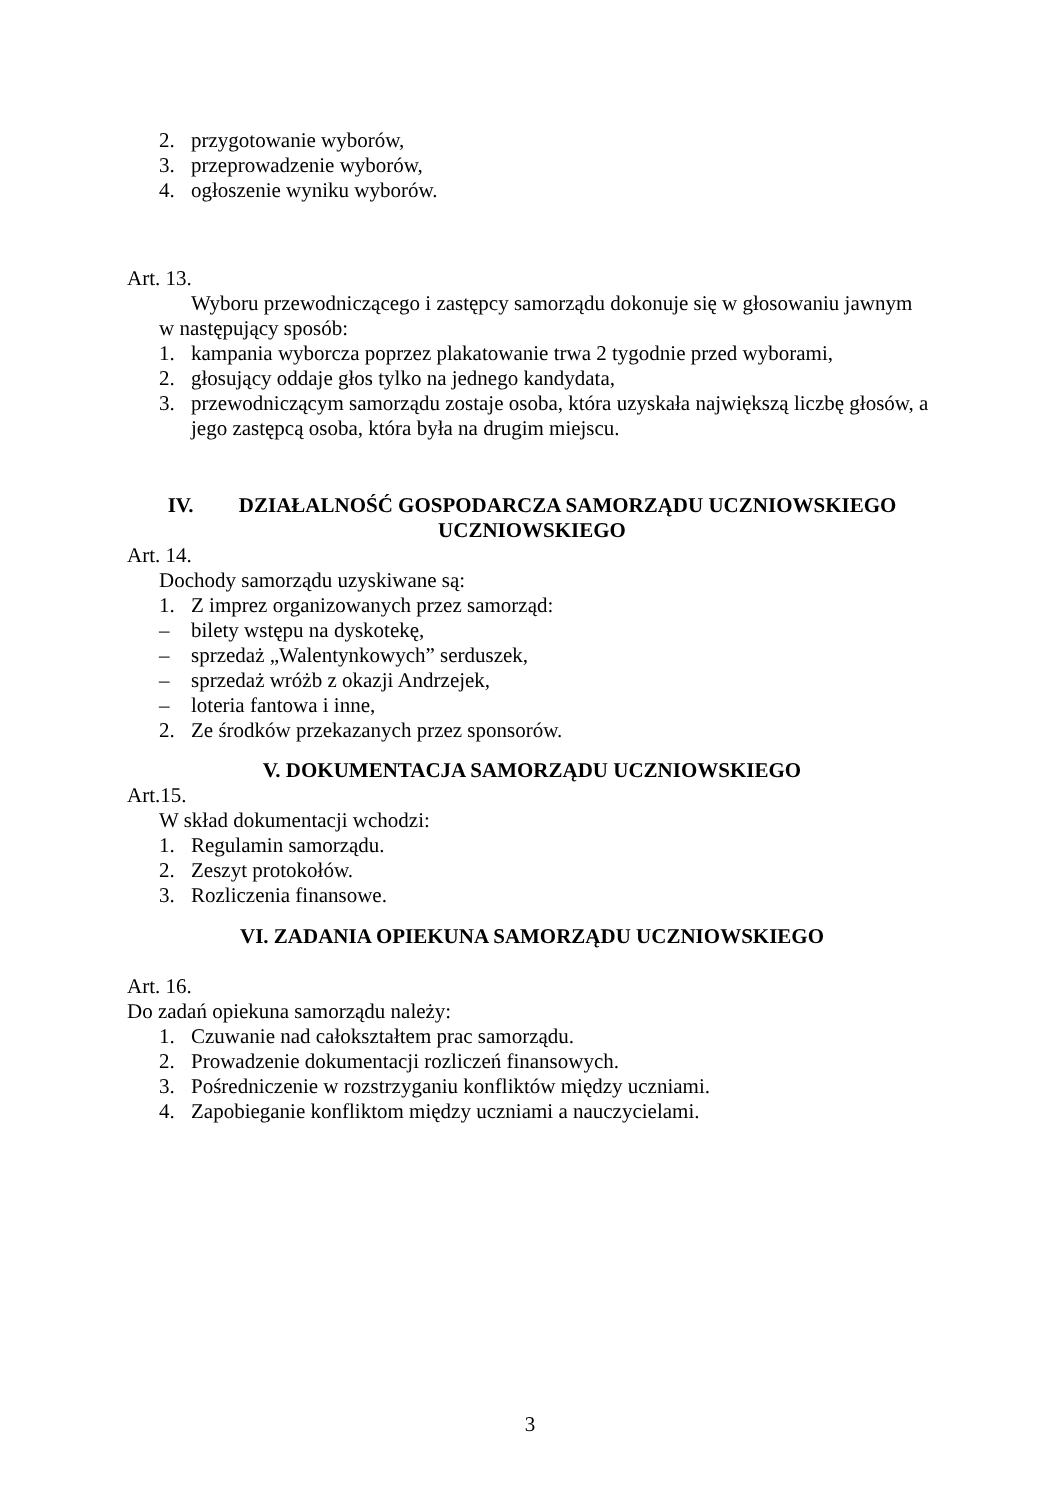2. przygotowanie wyborów,
3. przeprowadzenie wyborów,
4. ogłoszenie wyniku wyborów.
Art. 13.
Wyboru przewodniczącego i zastępcy samorządu dokonuje się w głosowaniu jawnym
w następujący sposób:
1. kampania wyborcza poprzez plakatowanie trwa 2 tygodnie przed wyborami,
2. głosujący oddaje głos tylko na jednego kandydata,
3. przewodniczącym samorządu zostaje osoba, która uzyskała największą liczbę głosów, a jego zastępcą osoba, która była na drugim miejscu.
IV. DZIAŁALNOŚĆ GOSPODARCZA SAMORZĄDU UCZNIOWSKIEGO
UCZNIOWSKIEGO
Art. 14.
Dochody samorządu uzyskiwane są:
1. Z imprez organizowanych przez samorząd:
– bilety wstępu na dyskotekę,
– sprzedaż „Walentynkowych” serduszek,
– sprzedaż wróżb z okazji Andrzejek,
– loteria fantowa i inne,
2. Ze środków przekazanych przez sponsorów.
V. DOKUMENTACJA SAMORZĄDU UCZNIOWSKIEGO
Art.15.
W skład dokumentacji wchodzi:
1. Regulamin samorządu.
2. Zeszyt protokołów.
3. Rozliczenia finansowe.
VI. ZADANIA OPIEKUNA SAMORZĄDU UCZNIOWSKIEGO
Art. 16.
Do zadań opiekuna samorządu należy:
1. Czuwanie nad całokształtem prac samorządu.
2. Prowadzenie dokumentacji rozliczeń finansowych.
3. Pośredniczenie w rozstrzyganiu konfliktów między uczniami.
4. Zapobieganie konfliktom między uczniami a nauczycielami.
3